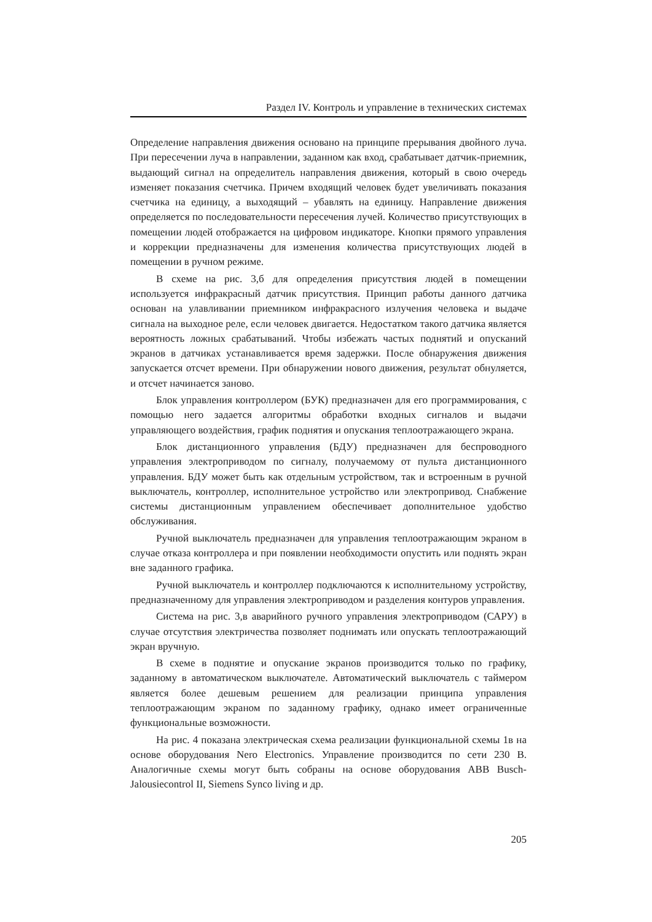Раздел IV. Контроль и управление в технических системах
Определение направления движения основано на принципе прерывания двойного луча. При пересечении луча в направлении, заданном как вход, срабатывает датчик-приемник, выдающий сигнал на определитель направления движения, который в свою очередь изменяет показания счетчика. Причем входящий человек будет увеличивать показания счетчика на единицу, а выходящий – убавлять на единицу. Направление движения определяется по последовательности пересечения лучей. Количество присутствующих в помещении людей отображается на цифровом индикаторе. Кнопки прямого управления и коррекции предназначены для изменения количества присутствующих людей в помещении в ручном режиме.
В схеме на рис. 3,б для определения присутствия людей в помещении используется инфракрасный датчик присутствия. Принцип работы данного датчика основан на улавливании приемником инфракрасного излучения человека и выдаче сигнала на выходное реле, если человек двигается. Недостатком такого датчика является вероятность ложных срабатываний. Чтобы избежать частых поднятий и опусканий экранов в датчиках устанавливается время задержки. После обнаружения движения запускается отсчет времени. При обнаружении нового движения, результат обнуляется, и отсчет начинается заново.
Блок управления контроллером (БУК) предназначен для его программирования, с помощью него задается алгоритмы обработки входных сигналов и выдачи управляющего воздействия, график поднятия и опускания теплоотражающего экрана.
Блок дистанционного управления (БДУ) предназначен для беспроводного управления электроприводом по сигналу, получаемому от пульта дистанционного управления. БДУ может быть как отдельным устройством, так и встроенным в ручной выключатель, контроллер, исполнительное устройство или электропривод. Снабжение системы дистанционным управлением обеспечивает дополнительное удобство обслуживания.
Ручной выключатель предназначен для управления теплоотражающим экраном в случае отказа контроллера и при появлении необходимости опустить или поднять экран вне заданного графика.
Ручной выключатель и контроллер подключаются к исполнительному устройству, предназначенному для управления электроприводом и разделения контуров управления.
Система на рис. 3,в аварийного ручного управления электроприводом (САРУ) в случае отсутствия электричества позволяет поднимать или опускать теплоотражающий экран вручную.
В схеме в поднятие и опускание экранов производится только по графику, заданному в автоматическом выключателе. Автоматический выключатель с таймером является более дешевым решением для реализации принципа управления теплоотражающим экраном по заданному графику, однако имеет ограниченные функциональные возможности.
На рис. 4 показана электрическая схема реализации функциональной схемы 1в на основе оборудования Nero Electronics. Управление производится по сети 230 В. Аналогичные схемы могут быть собраны на основе оборудования ABB Busch-Jalousiecontrol II, Siemens Synco living и др.
205